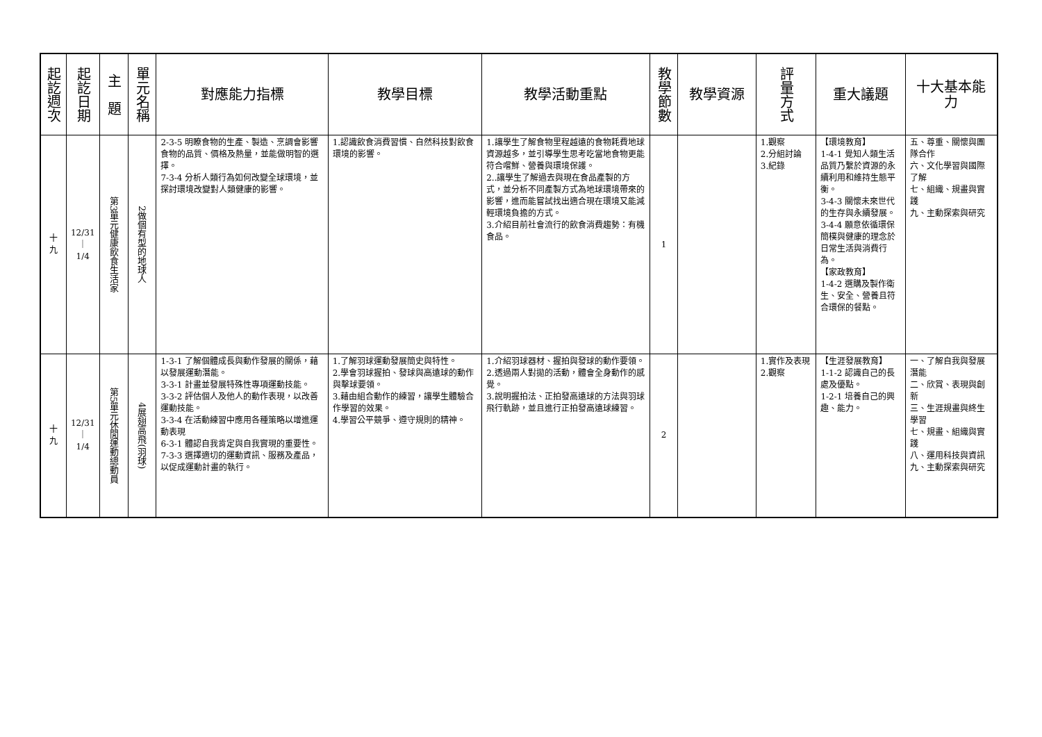| 起訖週次 | 起訖日期 | 主 題 | 單元名稱 | 對應能力指標 | 教學目標 | 教學活動重點 | 教學節數 | 教學資源 | 評量方式 | 重大議題 | 十大基本能力 |
| --- | --- | --- | --- | --- | --- | --- | --- | --- | --- | --- | --- |
| 十 九 | 12/31 ｜ 1/4 | 第3單元健康飲食生活家 | 2做個有型的地球人 | 2-3-5 明瞭食物的生產、製造、烹調會影響食物的品質、價格及熱量，並能做明智的選擇。 7-3-4 分析人類行為如何改變全球環境，並探討環境改變對人類健康的影響。 | 1.認識飲食消費習慣、自然科技對飲食環境的影響。 | 1.讓學生了解食物里程越遠的食物耗費地球資源越多，並引導學生思考吃當地食物更能符合嚐鮮、營養與環境保護。 2..讓學生了解過去與現在食品產製的方式，並分析不同產製方式為地球環境帶來的影響，進而能嘗試找出適合現在環境又能減輕環境負擔的方式。 3.介紹目前社會流行的飲食消費趨勢：有機食品。 | 1 | | 1.觀察 2.分組討論 3.紀錄 | 【環境教育】 1-4-1 覺知人類生活品質乃繫於資源的永續利用和維持生態平衡。 3-4-3 關懷未來世代的生存與永續發展。 3-4-4 願意依循環保簡樸與健康的理念於日常生活與消費行為。 【家政教育】 1-4-2 選購及製作衛生、安全、營養且符合環保的餐點。 | 五、尊重、關懷與團隊合作 六、文化學習與國際了解 七、組織、規畫與實踐 九、主動探索與研究 |
| 十 九 | 12/31 ｜ 1/4 | 第5單元休閒運動總動員 | 4展翅高飛(羽球) | 1-3-1 了解個體成長與動作發展的關係，藉以發展運動潛能。 3-3-1 計畫並發展特殊性專項運動技能。 3-3-2 評估個人及他人的動作表現，以改善運動技能。 3-3-4 在活動練習中應用各種策略以增進運動表現 6-3-1 體認自我肯定與自我實現的重要性。 7-3-3 選擇適切的運動資訊、服務及產品，以促成運動計畫的執行。 | 1.了解羽球運動發展簡史與特性。 2.學會羽球握拍、發球與高遠球的動作與擊球要領。 3.藉由組合動作的練習，讓學生體驗合作學習的效果。 4.學習公平競爭、遵守規則的精神。 | 1.介紹羽球器材、握拍與發球的動作要領。 2.透過兩人對拋的活動，體會全身動作的感覺。 3.說明握拍法、正拍發高遠球的方法與羽球飛行軌跡，並且進行正拍發高遠球練習。 | 2 | | 1.實作及表現 2.觀察 | 【生涯發展教育】 1-1-2 認識自己的長處及優點。 1-2-1 培養自己的興趣、能力。 | 一、了解自我與發展潛能 二、欣賞、表現與創新 三、生涯規畫與終生學習 七、規畫、組織與實踐 八、運用科技與資訊 九、主動探索與研究 |